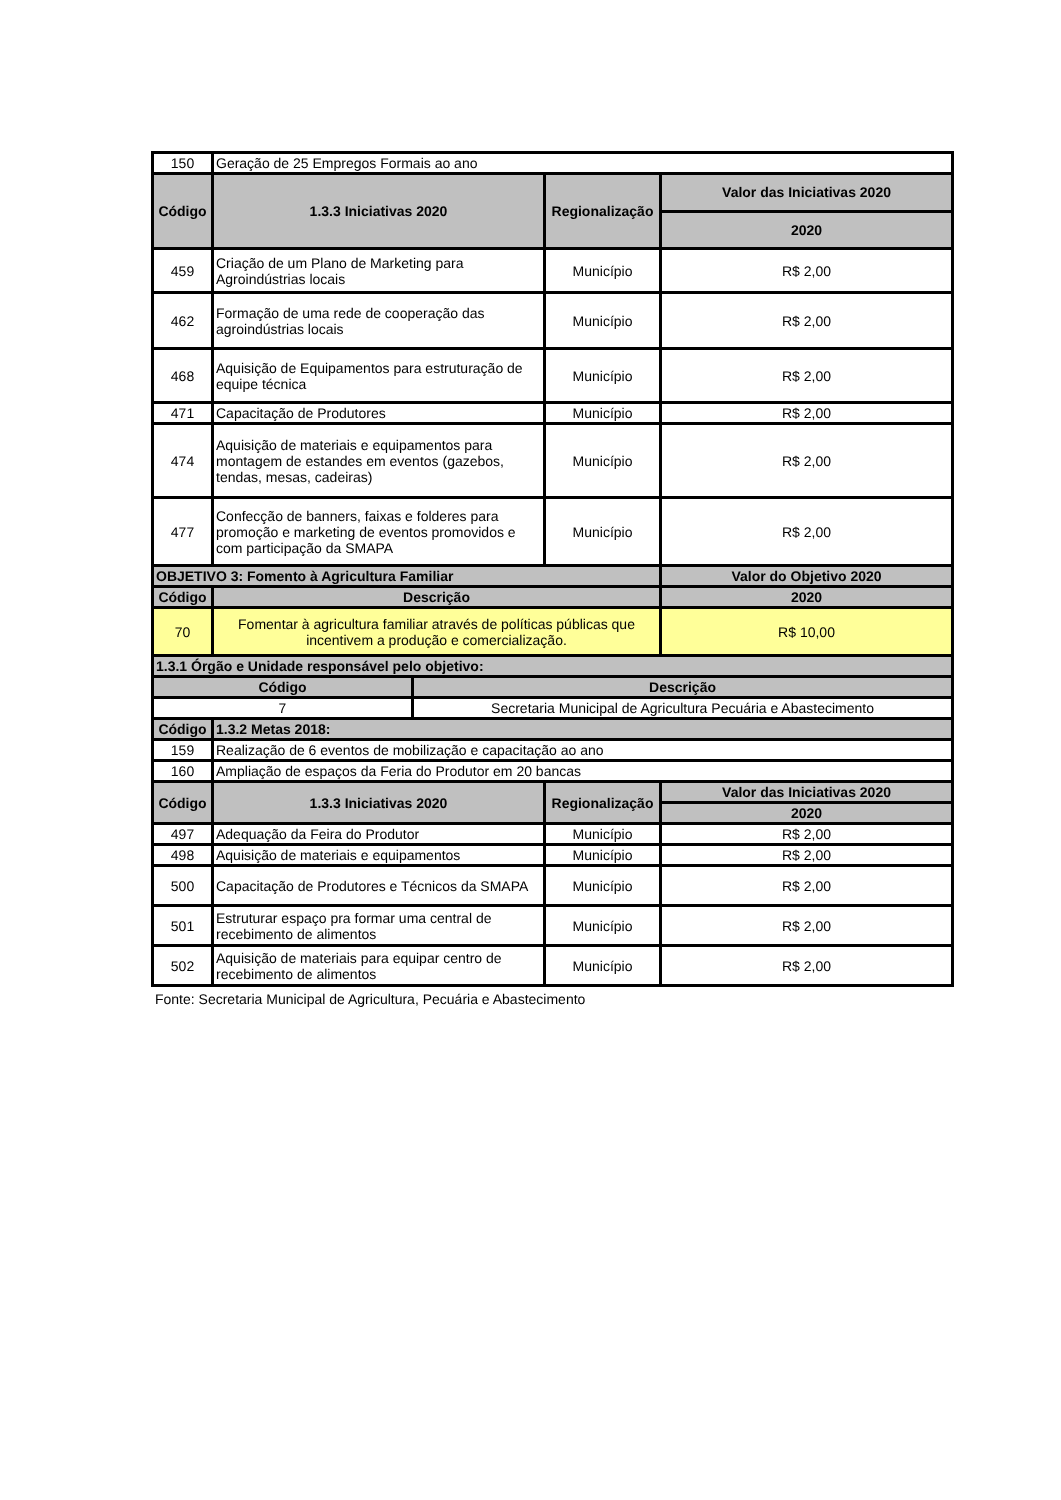| 150 | Geração de 25 Empregos Formais ao ano | | | |
| Código | 1.3.3 Iniciativas 2020 | | Regionalização | Valor das Iniciativas 2020 |
| | | | | 2020 |
| 459 | Criação de um Plano de Marketing para Agroindústrias locais | | Município | R$ 2,00 |
| 462 | Formação de uma rede de cooperação das agroindústrias locais | | Município | R$ 2,00 |
| 468 | Aquisição de Equipamentos para estruturação de equipe técnica | | Município | R$ 2,00 |
| 471 | Capacitação de Produtores | | Município | R$ 2,00 |
| 474 | Aquisição de materiais e equipamentos para montagem de estandes em eventos (gazebos, tendas, mesas, cadeiras) | | Município | R$ 2,00 |
| 477 | Confecção de banners, faixas e folderes para promoção e marketing de eventos promovidos e com participação da SMAPA | | Município | R$ 2,00 |
| OBJETIVO 3: Fomento à Agricultura Familiar | | | | Valor do Objetivo 2020 |
| Código | Descrição | | | 2020 |
| 70 | Fomentar à agricultura familiar através de políticas públicas que incentivem a produção e comercialização. | | | R$ 10,00 |
| 1.3.1 Órgão e Unidade responsável pelo objetivo: | | | | |
| Código | | Descrição | | |
| 7 | | Secretaria Municipal de Agricultura Pecuária e Abastecimento | | |
| Código | 1.3.2 Metas 2018: | | | |
| 159 | Realização de 6 eventos de mobilização e capacitação ao ano | | | |
| 160 | Ampliação de espaços da Feria do Produtor em 20 bancas | | | |
| Código | 1.3.3 Iniciativas 2020 | | Regionalização | Valor das Iniciativas 2020 |
| | | | | 2020 |
| 497 | Adequação da Feira do Produtor | | Município | R$ 2,00 |
| 498 | Aquisição de materiais e equipamentos | | Município | R$ 2,00 |
| 500 | Capacitação de Produtores e Técnicos da SMAPA | | Município | R$ 2,00 |
| 501 | Estruturar espaço pra formar uma central de recebimento de alimentos | | Município | R$ 2,00 |
| 502 | Aquisição de materiais para equipar centro de recebimento de alimentos | | Município | R$ 2,00 |
Fonte: Secretaria Municipal de Agricultura, Pecuária e Abastecimento